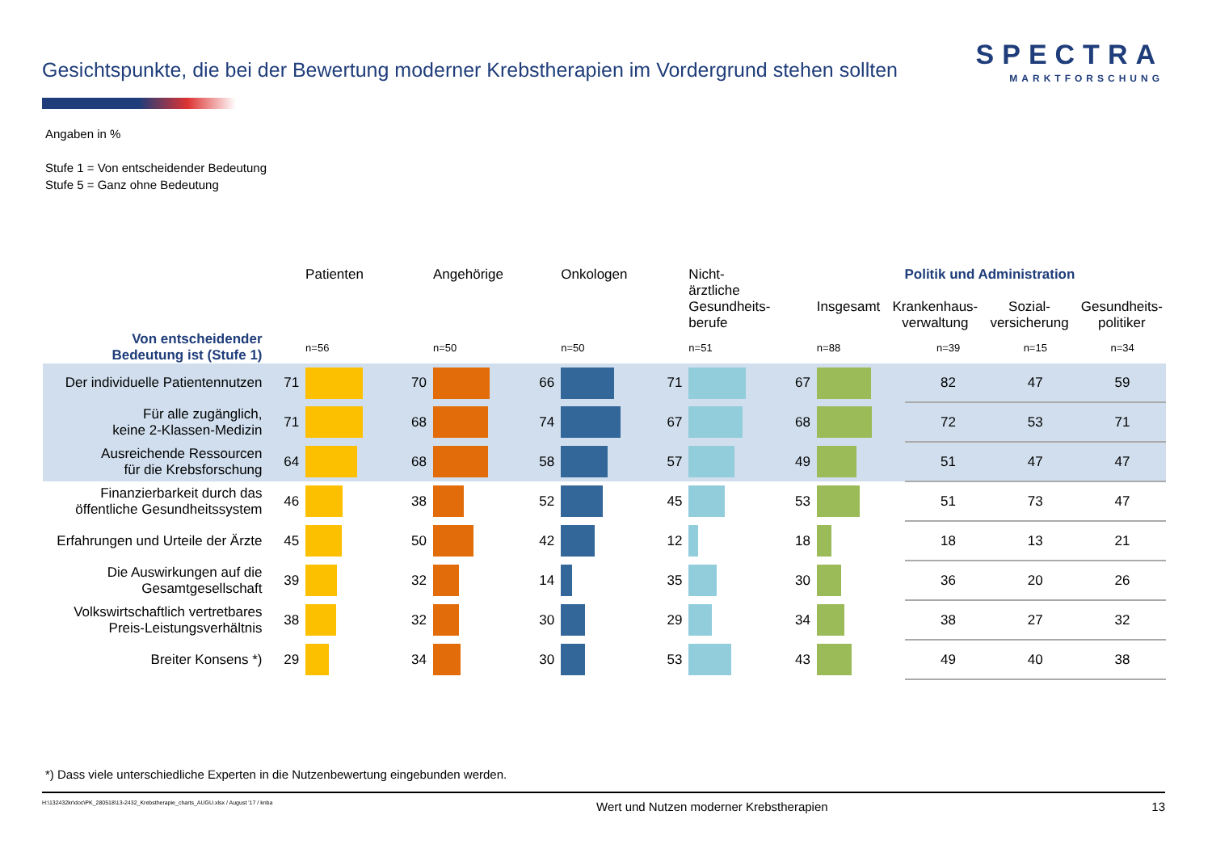Gesichtspunkte, die bei der Bewertung moderner Krebstherapien im Vordergrund stehen sollten
SPECTRA
MARKTFORSCHUNG
Angaben in %
Stufe 1 = Von entscheidender Bedeutung
Stufe 5 = Ganz ohne Bedeutung
| | | Patienten | | Angehörige | | Onkologen | | Nicht-ärztliche Gesundheits- berufe | | Politik und Administration Insgesamt Krankenhaus- verwaltung Sozial- versicherung Gesundheits- politiker | | | |
| --- | --- | --- | --- | --- | --- | --- | --- | --- | --- | --- | --- | --- | --- |
| Von entscheidender Bedeutung ist (Stufe 1) | | n=56 | | n=50 | | n=50 | | n=51 | | n=88 | n=39 | n=15 | n=34 |
| Der individuelle Patientennutzen | 71 | | 70 | | 66 | | 71 | | 67 | | 82 | 47 | 59 |
| Für alle zugänglich, keine 2-Klassen-Medizin | 71 | | 68 | | 74 | | 67 | | 68 | | 72 | 53 | 71 |
| Ausreichende Ressourcen für die Krebsforschung | 64 | | 68 | | 58 | | 57 | | 49 | | 51 | 47 | 47 |
| Finanzierbarkeit durch das öffentliche Gesundheitssystem | 46 | | 38 | | 52 | | 45 | | 53 | | 51 | 73 | 47 |
| Erfahrungen und Urteile der Ärzte | 45 | | 50 | | 42 | | 12 | | 18 | | 18 | 13 | 21 |
| Die Auswirkungen auf die Gesamtgesellschaft | 39 | | 32 | | 14 | | 35 | | 30 | | 36 | 20 | 26 |
| Volkswirtschaftlich vertretbares Preis-Leistungsverhältnis | 38 | | 32 | | 30 | | 29 | | 34 | | 38 | 27 | 32 |
| Breiter Konsens *) | 29 | | 34 | | 30 | | 53 | | 43 | | 49 | 40 | 38 |
*) Dass viele unterschiedliche Experten in die Nutzenbewertung eingebunden werden.
H:\132432kr\doc\PK_280518\13-2432_Krebstherapie_charts_AUGU.xlsx / August '17 / knba Wert und Nutzen moderner Krebstherapien 13